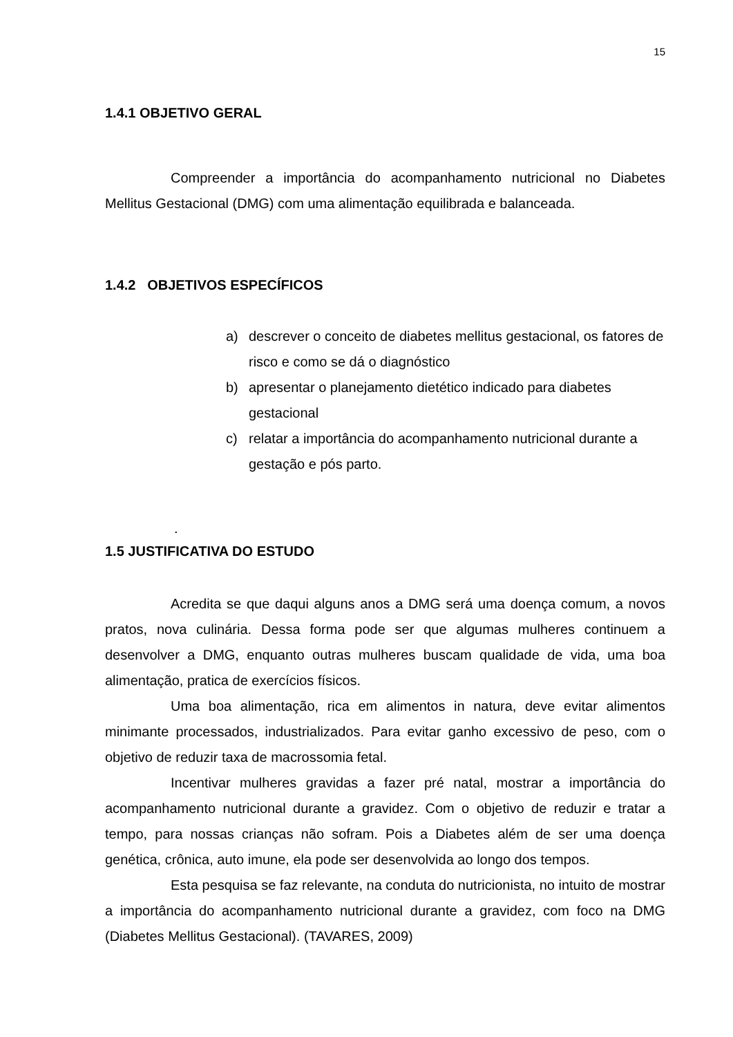15
1.4.1 OBJETIVO GERAL
Compreender a importância do acompanhamento nutricional no Diabetes Mellitus Gestacional (DMG) com uma alimentação equilibrada e balanceada.
1.4.2 OBJETIVOS ESPECÍFICOS
a) descrever o conceito de diabetes mellitus gestacional, os fatores de risco e como se dá o diagnóstico
b) apresentar o planejamento dietético indicado para diabetes gestacional
c) relatar a importância do acompanhamento nutricional durante a gestação e pós parto.
.
1.5 JUSTIFICATIVA DO ESTUDO
Acredita se que daqui alguns anos a DMG será uma doença comum, a novos pratos, nova culinária. Dessa forma pode ser que algumas mulheres continuem a desenvolver a DMG, enquanto outras mulheres buscam qualidade de vida, uma boa alimentação, pratica de exercícios físicos.
Uma boa alimentação, rica em alimentos in natura, deve evitar alimentos minimante processados, industrializados. Para evitar ganho excessivo de peso, com o objetivo de reduzir taxa de macrossomia fetal.
Incentivar mulheres gravidas a fazer pré natal, mostrar a importância do acompanhamento nutricional durante a gravidez. Com o objetivo de reduzir e tratar a tempo, para nossas crianças não sofram. Pois a Diabetes além de ser uma doença genética, crônica, auto imune, ela pode ser desenvolvida ao longo dos tempos.
Esta pesquisa se faz relevante, na conduta do nutricionista, no intuito de mostrar a importância do acompanhamento nutricional durante a gravidez, com foco na DMG (Diabetes Mellitus Gestacional). (TAVARES, 2009)